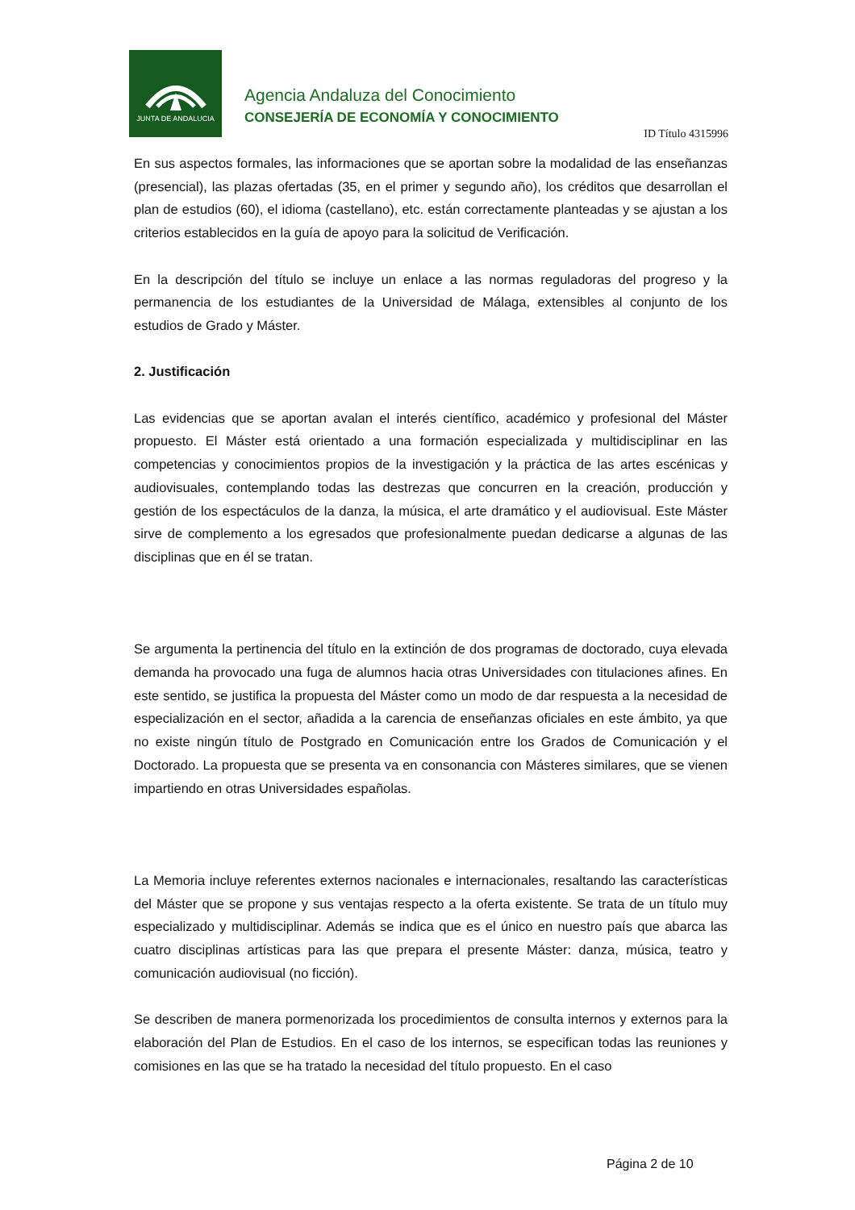JUNTA DE ANDALUCIA
Agencia Andaluza del Conocimiento
CONSEJERÍA DE ECONOMÍA Y CONOCIMIENTO
ID Título 4315996
En sus aspectos formales, las informaciones que se aportan sobre la modalidad de las enseñanzas (presencial), las plazas ofertadas (35, en el primer y segundo año), los créditos que desarrollan el plan de estudios (60), el idioma (castellano), etc. están correctamente planteadas y se ajustan a los criterios establecidos en la guía de apoyo para la solicitud de Verificación.
En la descripción del título se incluye un enlace a las normas reguladoras del progreso y la permanencia de los estudiantes de la Universidad de Málaga, extensibles al conjunto de los estudios de Grado y Máster.
2. Justificación
Las evidencias que se aportan avalan el interés científico, académico y profesional del Máster propuesto. El Máster está orientado a una formación especializada y multidisciplinar en las competencias y conocimientos propios de la investigación y la práctica de las artes escénicas y audiovisuales, contemplando todas las destrezas que concurren en la creación, producción y gestión de los espectáculos de la danza, la música, el arte dramático y el audiovisual. Este Máster sirve de complemento a los egresados que profesionalmente puedan dedicarse a algunas de las disciplinas que en él se tratan.
Se argumenta la pertinencia del título en la extinción de dos programas de doctorado, cuya elevada demanda ha provocado una fuga de alumnos hacia otras Universidades con titulaciones afines. En este sentido, se justifica la propuesta del Máster como un modo de dar respuesta a la necesidad de especialización en el sector, añadida a la carencia de enseñanzas oficiales en este ámbito, ya que no existe ningún título de Postgrado en Comunicación entre los Grados de Comunicación y el Doctorado. La propuesta que se presenta va en consonancia con Másteres similares, que se vienen impartiendo en otras Universidades españolas.
La Memoria incluye referentes externos nacionales e internacionales, resaltando las características del Máster que se propone y sus ventajas respecto a la oferta existente. Se trata de un título muy especializado y multidisciplinar. Además se indica que es el único en nuestro país que abarca las cuatro disciplinas artísticas para las que prepara el presente Máster: danza, música, teatro y comunicación audiovisual (no ficción).
Se describen de manera pormenorizada los procedimientos de consulta internos y externos para la elaboración del Plan de Estudios. En el caso de los internos, se especifican todas las reuniones y comisiones en las que se ha tratado la necesidad del título propuesto. En el caso
Página 2 de 10